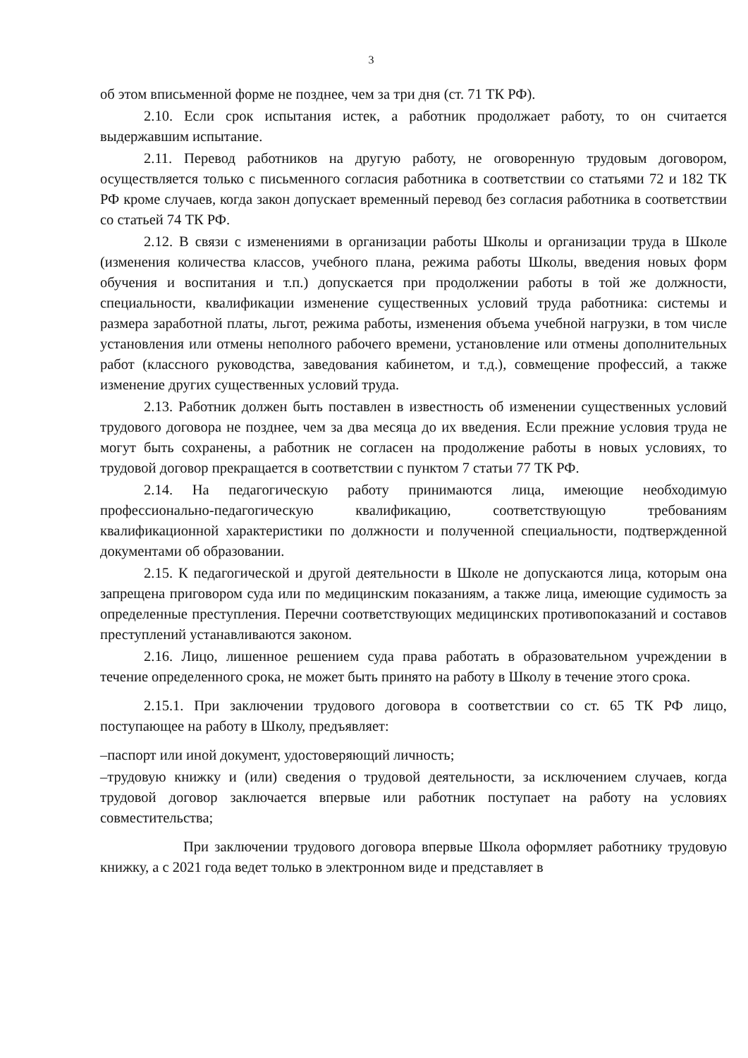3
об этом вписьменной форме не позднее, чем за три дня (ст. 71 ТК РФ).
2.10. Если срок испытания истек, а работник продолжает работу, то он считается выдержавшим испытание.
2.11. Перевод работников на другую работу, не оговоренную трудовым договором, осуществляется только с письменного согласия работника в соответствии со статьями 72 и 182 ТК РФ кроме случаев, когда закон допускает временный перевод без согласия работника в соответствии со статьей 74 ТК РФ.
2.12. В связи с изменениями в организации работы Школы и организации труда в Школе (изменения количества классов, учебного плана, режима работы Школы, введения новых форм обучения и воспитания и т.п.) допускается при продолжении работы в той же должности, специальности, квалификации изменение существенных условий труда работника: системы и размера заработной платы, льгот, режима работы, изменения объема учебной нагрузки, в том числе установления или отмены неполного рабочего времени, установление или отмены дополнительных работ (классного руководства, заведования кабинетом, и т.д.), совмещение профессий, а также изменение других существенных условий труда.
2.13. Работник должен быть поставлен в известность об изменении существенных условий трудового договора не позднее, чем за два месяца до их введения. Если прежние условия труда не могут быть сохранены, а работник не согласен на продолжение работы в новых условиях, то трудовой договор прекращается в соответствии с пунктом 7 статьи 77 ТК РФ.
2.14. На педагогическую работу принимаются лица, имеющие необходимую профессионально-педагогическую квалификацию, соответствующую требованиям квалификационной характеристики по должности и полученной специальности, подтвержденной документами об образовании.
2.15. К педагогической и другой деятельности в Школе не допускаются лица, которым она запрещена приговором суда или по медицинским показаниям, а также лица, имеющие судимость за определенные преступления. Перечни соответствующих медицинских противопоказаний и составов преступлений устанавливаются законом.
2.16. Лицо, лишенное решением суда права работать в образовательном учреждении в течение определенного срока, не может быть принято на работу в Школу в течение этого срока.
2.15.1. При заключении трудового договора в соответствии со ст. 65 ТК РФ лицо, поступающее на работу в Школу, предъявляет:
–паспорт или иной документ, удостоверяющий личность;
–трудовую книжку и (или) сведения о трудовой деятельности, за исключением случаев, когда трудовой договор заключается впервые или работник поступает на работу на условиях совместительства;
При заключении трудового договора впервые Школа оформляет работнику трудовую книжку, а с 2021 года ведет только в электронном виде и представляет в